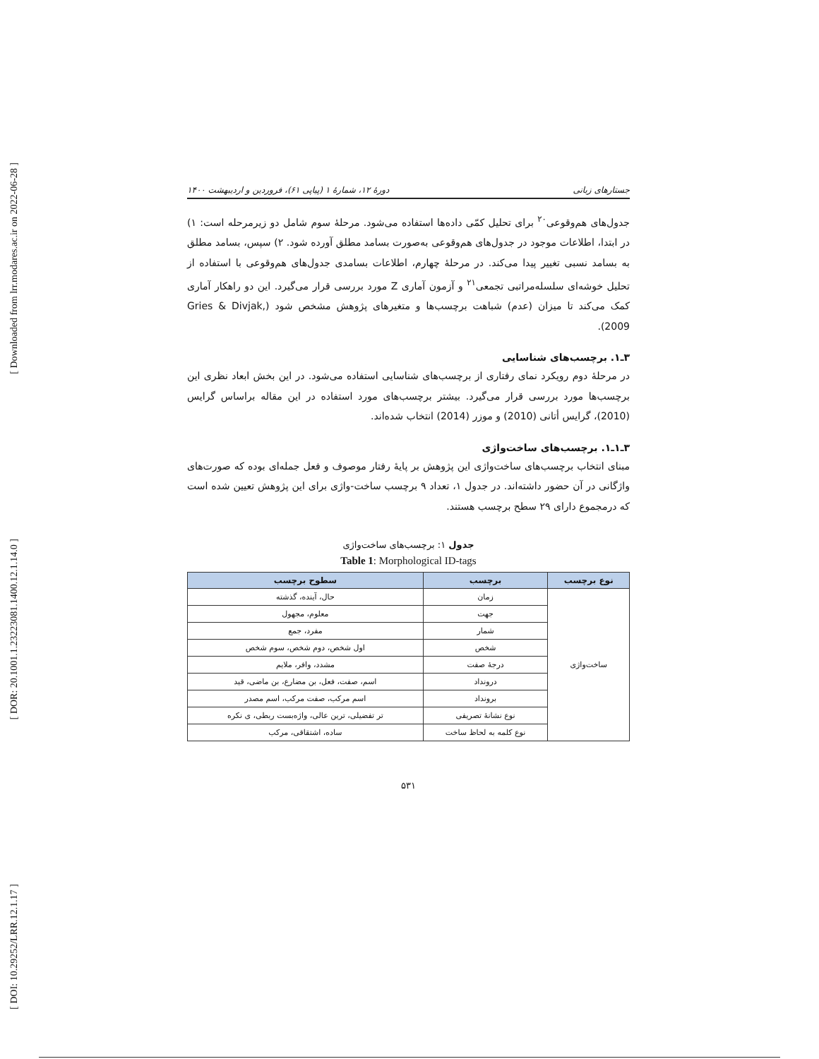[ Downloaded from lrr.modares.ac.ir on 2022-06-28 ]
[ DOR: 20.1001.1.23223081.1400.12.1.14.0 ]
[ DOI: 10.29252/LRR.12.1.17 ]
جستارهای زبانی دورهٔ ۱۲، شمارهٔ ۱ (پیاپی ۶۱)، فروردین و اردیبهشت ۱۴۰۰
جدول‌های هم‌وقوعی<sup>۲۰</sup> برای تحلیل کمّی داده‌ها استفاده می‌شود. مرحلهٔ سوم شامل دو زیرمرحله است: ۱) در ابتدا، اطلاعات موجود در جدول‌های هم‌وقوعی به‌صورت بسامد مطلق آورده شود. ۲) سپس، بسامد مطلق به بسامد نسبی تغییر پیدا می‌کند. در مرحلهٔ چهارم، اطلاعات بسامدی جدول‌های هم‌وقوعی با استفاده از تحلیل خوشه‌ای سلسله‌مراتبی تجمعی<sup>۲۱</sup> و آزمون آماری Z مورد بررسی قرار می‌گیرد. این دو راهکار آماری کمک می‌کند تا میزان (عدم) شباهت برچسب‌ها و متغیرهای پژوهش مشخص شود (Gries & Divjak, 2009).
۳ـ۱. برچسب‌های شناسایی
در مرحلهٔ دوم رویکرد نمای رفتاری از برچسب‌های شناسایی استفاده می‌شود. در این بخش ابعاد نظری این برچسب‌ها مورد بررسی قرار می‌گیرد. بیشتر برچسب‌های مورد استفاده در این مقاله براساس گرایس (2010)، گرایس أتانی (2010) و موزر (2014) انتخاب شده‌اند.
۳ـ۱ـ۱. برچسب‌های ساخت‌واژی
مبنای انتخاب برچسب‌های ساخت‌واژی این پژوهش بر پایهٔ رفتار موصوف و فعل جمله‌ای بوده که صورت‌های واژگانی در آن حضور داشته‌اند. در جدول ۱، تعداد ۹ برچسب ساخت-واژی برای این پژوهش تعیین شده است که درمجموع دارای ۲۹ سطح برچسب هستند.
جدول ۱: برچسب‌های ساخت‌واژی
Table 1: Morphological ID-tags
| نوع برچسب | برچسب | سطوح برچسب |
| --- | --- | --- |
| ساخت‌واژی | زمان | حال، آینده، گذشته |
| | جهت | معلوم، مجهول |
| | شمار | مفرد، جمع |
| | شخص | اول شخص، دوم شخص، سوم شخص |
| | درجهٔ صفت | مشدد، وافر، ملایم |
| | درونداد | اسم، صفت، فعل، بن مضارع، بن ماضی، قید |
| | برونداد | اسم مرکب، صفت مرکب، اسم مصدر |
| | نوع نشانهٔ تصریفی | تر تفضیلی، ترین عالی، واژه‌بست ربطی، ی نکره |
| | نوع کلمه به لحاظ ساخت | ساده، اشتقاقی، مرکب |
۵۳۱